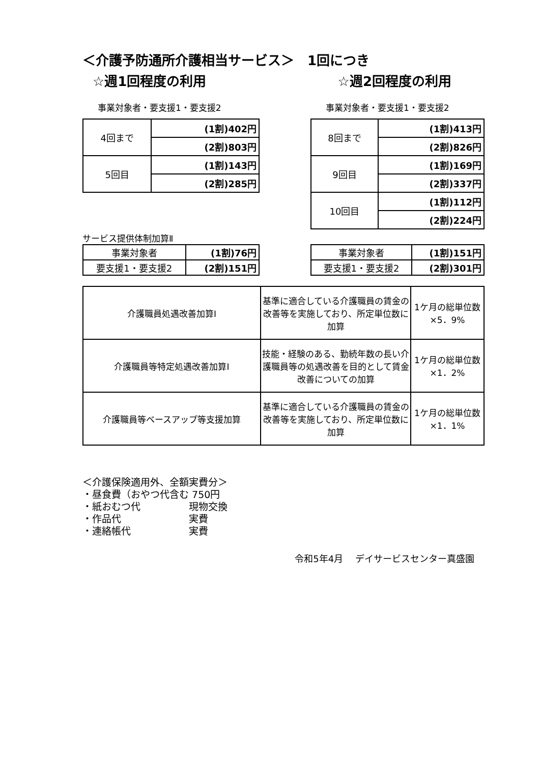＜介護予防通所介護相当サービス＞　1回につき
☆週1回程度の利用 ☆週2回程度の利用
事業対象者・要支援1・要支援2
| 4回まで | (1割)402円 |
| | (2割)803円 |
| 5回目 | (1割)143円 |
| | (2割)285円 |
事業対象者・要支援1・要支援2
| 8回まで | (1割)413円 |
| | (2割)826円 |
| 9回目 | (1割)169円 |
| | (2割)337円 |
| 10回目 | (1割)112円 |
| | (2割)224円 |
サービス提供体制加算Ⅱ
| 事業対象者 | (1割)76円 |
| 要支援1・要支援2 | (2割)151円 |
| 事業対象者 | (1割)151円 |
| 要支援1・要支援2 | (2割)301円 |
| 介護職員処遇改善加算Ⅰ | 基準に適合している介護職員の賃金の改善等を実施しており、所定単位数に加算 | 1ケ月の総単位数×5．9% |
| 介護職員等特定処遇改善加算Ⅰ | 技能・経験のある、勤続年数の長い介護職員等の処遇改善を目的として賃金改善についての加算 | 1ケ月の総単位数×1．2% |
| 介護職員等ベースアップ等支援加算 | 基準に適合している介護職員の賃金の改善等を実施しており、所定単位数に加算 | 1ケ月の総単位数×1．1% |
＜介護保険適用外、全額実費分＞
・昼食費（おやつ代含む 750円
・紙おむつ代　　　　　現物交換
・作品代　　　　　　　実費
・連絡帳代　　　　　　実費
令和5年4月　 デイサービスセンター真盛園